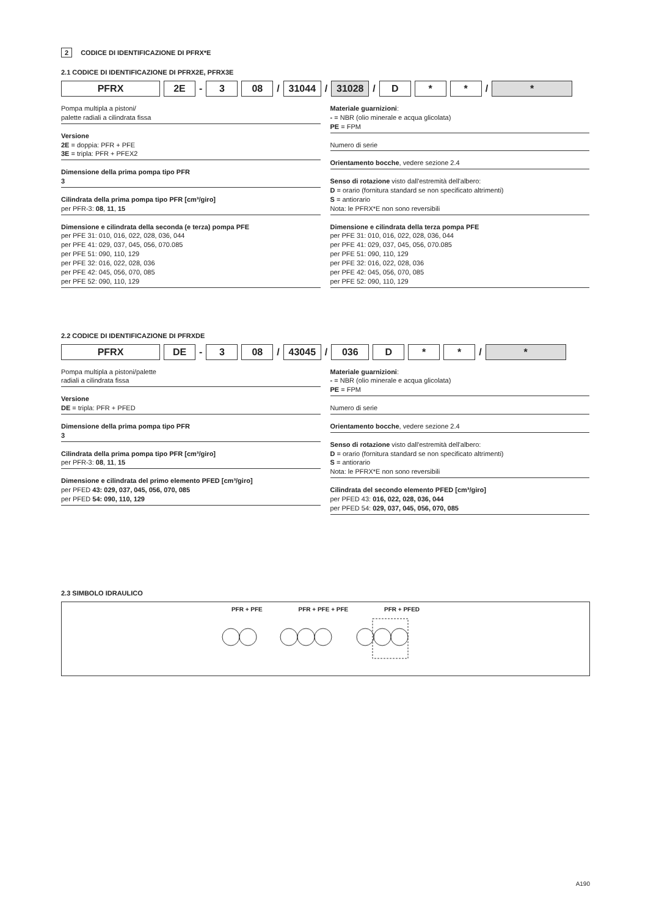2 CODICE DI IDENTIFICAZIONE DI PFRX*E
2.1 CODICE DI IDENTIFICAZIONE DI PFRX2E, PFRX3E
PFRX 2E
-
3 08
/
31044
/
31028
/
D * *
/
*
Pompa multipla a pistoni/
palette radiali a cilindrata fissa
Versione
2E = doppia: PFR + PFE
3E = tripla: PFR + PFEX2
Dimensione della prima pompa tipo PFR
3
Cilindrata della prima pompa tipo PFR [cm³/giro]
per PFR-3: 08, 11, 15
Dimensione e cilindrata della seconda (e terza) pompa PFE
per PFE 31: 010, 016, 022, 028, 036, 044
per PFE 41: 029, 037, 045, 056, 070.085
per PFE 51: 090, 110, 129
per PFE 32: 016, 022, 028, 036
per PFE 42: 045, 056, 070, 085
per PFE 52: 090, 110, 129
Materiale guarnizioni:
- = NBR (olio minerale e acqua glicolata)
PE = FPM
Numero di serie
Orientamento bocche, vedere sezione 2.4
Senso di rotazione visto dall'estremità dell'albero:
D = orario (fornitura standard se non specificato altrimenti)
S = antiorario
Nota: le PFRX*E non sono reversibili
Dimensione e cilindrata della terza pompa PFE
per PFE 31: 010, 016, 022, 028, 036, 044
per PFE 41: 029, 037, 045, 056, 070.085
per PFE 51: 090, 110, 129
per PFE 32: 016, 022, 028, 036
per PFE 42: 045, 056, 070, 085
per PFE 52: 090, 110, 129
2.2 CODICE DI IDENTIFICAZIONE DI PFRXDE
PFRX DE
-
3 08
/
43045
/
036 D * *
/
*
Pompa multipla a pistoni/palette
radiali a cilindrata fissa
Versione
DE = tripla: PFR + PFED
Dimensione della prima pompa tipo PFR
3
Cilindrata della prima pompa tipo PFR [cm³/giro]
per PFR-3: 08, 11, 15
Dimensione e cilindrata del primo elemento PFED [cm³/giro]
per PFED 43: 029, 037, 045, 056, 070, 085
per PFED 54: 090, 110, 129
Materiale guarnizioni:
- = NBR (olio minerale e acqua glicolata)
PE = FPM
Numero di serie
Orientamento bocche, vedere sezione 2.4
Senso di rotazione visto dall'estremità dell'albero:
D = orario (fornitura standard se non specificato altrimenti)
S = antiorario
Nota: le PFRX*E non sono reversibili
Cilindrata del secondo elemento PFED [cm³/giro]
per PFED 43: 016, 022, 028, 036, 044
per PFED 54: 029, 037, 045, 056, 070, 085
2.3 SIMBOLO IDRAULICO
PFR + PFE PFR + PFE + PFE PFR + PFED
A190